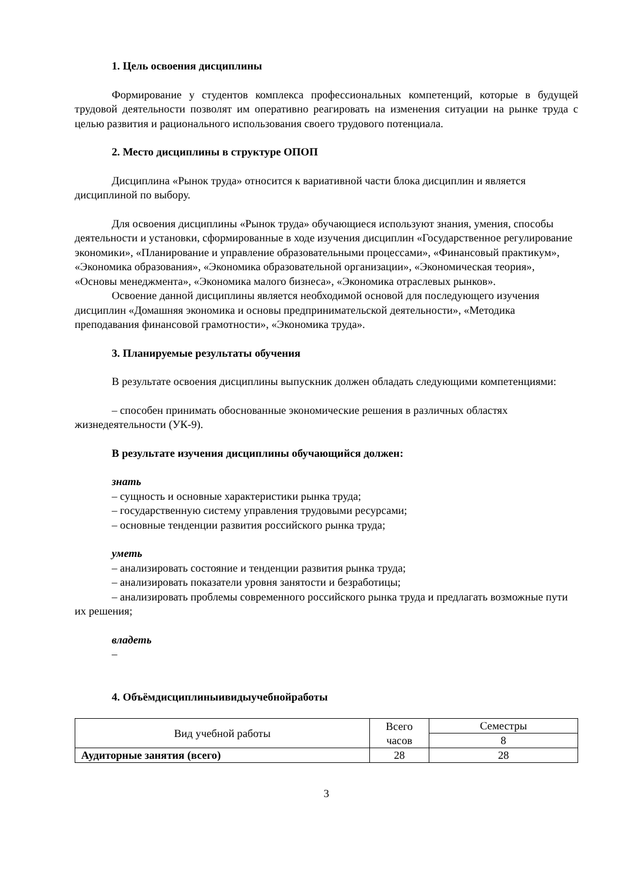1. Цель освоения дисциплины
Формирование у студентов комплекса профессиональных компетенций, которые в будущей трудовой деятельности позволят им оперативно реагировать на изменения ситуации на рынке труда с целью развития и рационального использования своего трудового потенциала.
2. Место дисциплины в структуре ОПОП
Дисциплина «Рынок труда» относится к вариативной части блока дисциплин и является дисциплиной по выбору.
Для освоения дисциплины «Рынок труда» обучающиеся используют знания, умения, способы деятельности и установки, сформированные в ходе изучения дисциплин «Государственное регулирование экономики», «Планирование и управление образовательными процессами», «Финансовый практикум», «Экономика образования», «Экономика образовательной организации», «Экономическая теория», «Основы менеджмента», «Экономика малого бизнеса», «Экономика отраслевых рынков».
Освоение данной дисциплины является необходимой основой для последующего изучения дисциплин «Домашняя экономика и основы предпринимательской деятельности», «Методика преподавания финансовой грамотности», «Экономика труда».
3. Планируемые результаты обучения
В результате освоения дисциплины выпускник должен обладать следующими компетенциями:
– способен принимать обоснованные экономические решения в различных областях жизнедеятельности (УК-9).
В результате изучения дисциплины обучающийся должен:
знать
– сущность и основные характеристики рынка труда;
– государственную систему управления трудовыми ресурсами;
– основные тенденции развития российского рынка труда;
уметь
– анализировать состояние и тенденции развития рынка труда;
– анализировать показатели уровня занятости и безработицы;
– анализировать проблемы современного российского рынка труда и предлагать возможные пути их решения;
владеть
–
4. Объёмдисциплиныивидыучебнойработы
| Вид учебной работы | Всего часов | Семестры |
| | | 8 |
| Аудиторные занятия (всего) | 28 | 28 |
3